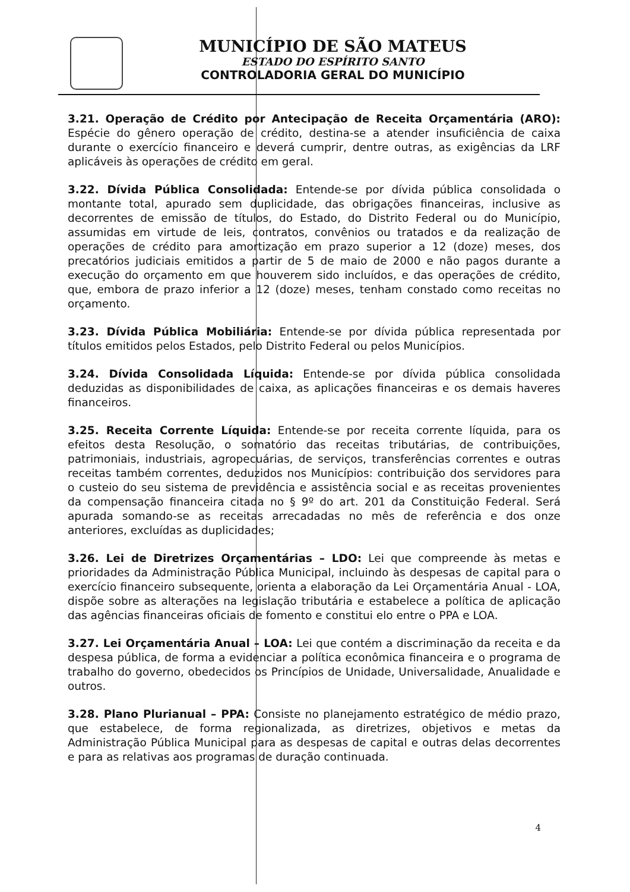MUNICÍPIO DE SÃO MATEUS
ESTADO DO ESPÍRITO SANTO
CONTROLADORIA GERAL DO MUNICÍPIO
3.21. Operação de Crédito por Antecipação de Receita Orçamentária (ARO): Espécie do gênero operação de crédito, destina-se a atender insuficiência de caixa durante o exercício financeiro e deverá cumprir, dentre outras, as exigências da LRF aplicáveis às operações de crédito em geral.
3.22. Dívida Pública Consolidada: Entende-se por dívida pública consolidada o montante total, apurado sem duplicidade, das obrigações financeiras, inclusive as decorrentes de emissão de títulos, do Estado, do Distrito Federal ou do Município, assumidas em virtude de leis, contratos, convênios ou tratados e da realização de operações de crédito para amortização em prazo superior a 12 (doze) meses, dos precatórios judiciais emitidos a partir de 5 de maio de 2000 e não pagos durante a execução do orçamento em que houverem sido incluídos, e das operações de crédito, que, embora de prazo inferior a 12 (doze) meses, tenham constado como receitas no orçamento.
3.23. Dívida Pública Mobiliária: Entende-se por dívida pública representada por títulos emitidos pelos Estados, pelo Distrito Federal ou pelos Municípios.
3.24. Dívida Consolidada Líquida: Entende-se por dívida pública consolidada deduzidas as disponibilidades de caixa, as aplicações financeiras e os demais haveres financeiros.
3.25. Receita Corrente Líquida: Entende-se por receita corrente líquida, para os efeitos desta Resolução, o somatório das receitas tributárias, de contribuições, patrimoniais, industriais, agropecuárias, de serviços, transferências correntes e outras receitas também correntes, deduzidos nos Municípios: contribuição dos servidores para o custeio do seu sistema de previdência e assistência social e as receitas provenientes da compensação financeira citada no § 9º do art. 201 da Constituição Federal. Será apurada somando-se as receitas arrecadadas no mês de referência e dos onze anteriores, excluídas as duplicidades;
3.26. Lei de Diretrizes Orçamentárias – LDO: Lei que compreende às metas e prioridades da Administração Pública Municipal, incluindo às despesas de capital para o exercício financeiro subsequente, orienta a elaboração da Lei Orçamentária Anual - LOA, dispõe sobre as alterações na legislação tributária e estabelece a política de aplicação das agências financeiras oficiais de fomento e constitui elo entre o PPA e LOA.
3.27. Lei Orçamentária Anual – LOA: Lei que contém a discriminação da receita e da despesa pública, de forma a evidenciar a política econômica financeira e o programa de trabalho do governo, obedecidos os Princípios de Unidade, Universalidade, Anualidade e outros.
3.28. Plano Plurianual – PPA: Consiste no planejamento estratégico de médio prazo, que estabelece, de forma regionalizada, as diretrizes, objetivos e metas da Administração Pública Municipal para as despesas de capital e outras delas decorrentes e para as relativas aos programas de duração continuada.
4